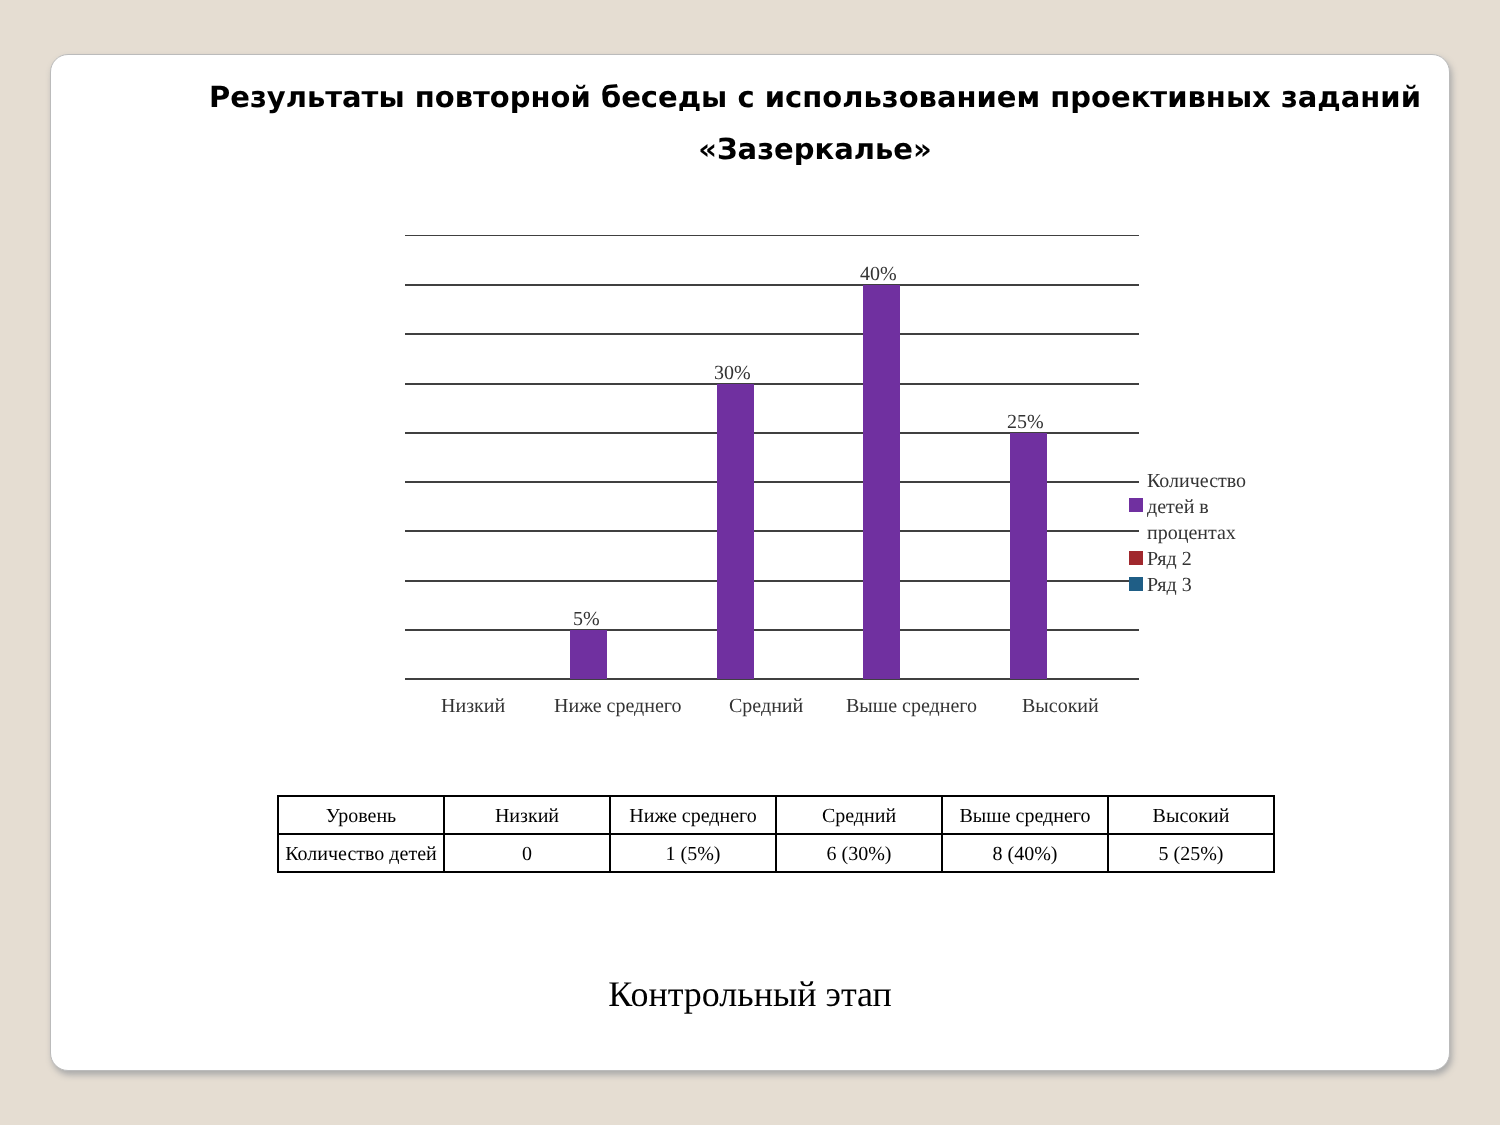Результаты повторной беседы с использованием проективных заданий
«Зазеркалье»
5%
30%
40%
25%
Низкий
Ниже среднего
Средний
Выше среднего
Высокий
Количество
детей в
процентах
Ряд 2
Ряд 3
| Уровень | Низкий | Ниже среднего | Средний | Выше среднего | Высокий |
| Количество детей | 0 | 1 (5%) | 6 (30%) | 8 (40%) | 5 (25%) |
Контрольный этап